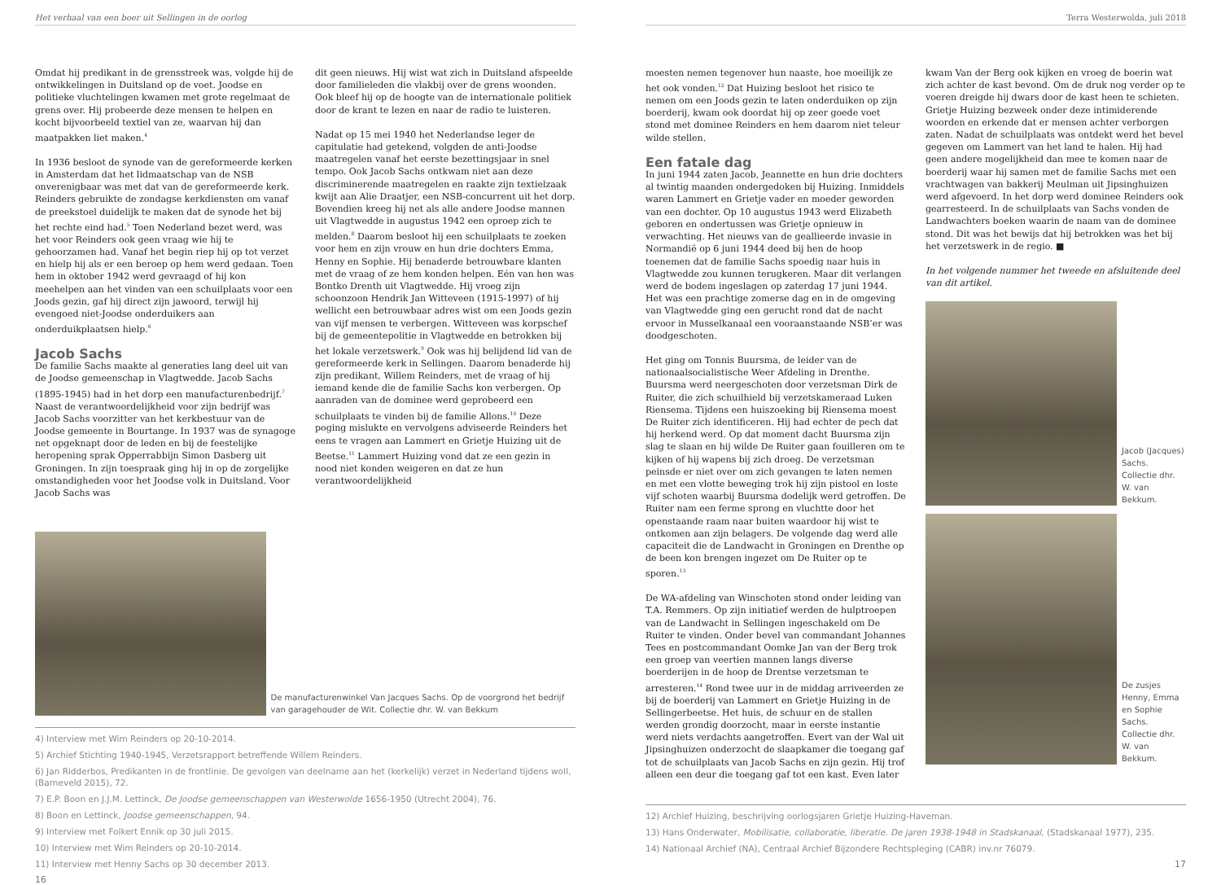Het verhaal van een boer uit Sellingen in de oorlog
Omdat hij predikant in de grensstreek was, volgde hij de ontwikkelingen in Duitsland op de voet. Joodse en politieke vluchtelingen kwamen met grote regelmaat de grens over. Hij probeerde deze mensen te helpen en kocht bijvoorbeeld textiel van ze, waarvan hij dan maatpakken liet maken.<sup>4</sup>
In 1936 besloot de synode van de gereformeerde kerken in Amsterdam dat het lidmaatschap van de NSB onverenigbaar was met dat van de gereformeerde kerk. Reinders gebruikte de zondagse kerkdiensten om vanaf de preekstoel duidelijk te maken dat de synode het bij het rechte eind had.<sup>5</sup> Toen Nederland bezet werd, was het voor Reinders ook geen vraag wie hij te gehoorzamen had. Vanaf het begin riep hij op tot verzet en hielp hij als er een beroep op hem werd gedaan. Toen hem in oktober 1942 werd gevraagd of hij kon meehelpen aan het vinden van een schuilplaats voor een Joods gezin, gaf hij direct zijn jawoord, terwijl hij evengoed niet-Joodse onderduikers aan onderduikplaatsen hielp.<sup>6</sup>
Jacob Sachs
De familie Sachs maakte al generaties lang deel uit van de Joodse gemeenschap in Vlagtwedde. Jacob Sachs (1895-1945) had in het dorp een manufacturenbedrijf.<sup>7</sup> Naast de verantwoordelijkheid voor zijn bedrijf was Jacob Sachs voorzitter van het kerkbestuur van de Joodse gemeente in Bourtange. In 1937 was de synagoge net opgeknapt door de leden en bij de feestelijke heropening sprak Opperrabbijn Simon Dasberg uit Groningen. In zijn toespraak ging hij in op de zorgelijke omstandigheden voor het Joodse volk in Duitsland. Voor Jacob Sachs was
dit geen nieuws. Hij wist wat zich in Duitsland afspeelde door familieleden die vlakbij over de grens woonden. Ook bleef hij op de hoogte van de internationale politiek door de krant te lezen en naar de radio te luisteren.
Nadat op 15 mei 1940 het Nederlandse leger de capitulatie had getekend, volgden de anti-Joodse maatregelen vanaf het eerste bezettingsjaar in snel tempo. Ook Jacob Sachs ontkwam niet aan deze discriminerende maatregelen en raakte zijn textielzaak kwijt aan Alie Draatjer, een NSB-concurrent uit het dorp. Bovendien kreeg hij net als alle andere Joodse mannen uit Vlagtwedde in augustus 1942 een oproep zich te melden.<sup>8</sup> Daarom besloot hij een schuilplaats te zoeken voor hem en zijn vrouw en hun drie dochters Emma, Henny en Sophie. Hij benaderde betrouwbare klanten met de vraag of ze hem konden helpen. Eén van hen was Bontko Drenth uit Vlagtwedde. Hij vroeg zijn schoonzoon Hendrik Jan Witteveen (1915-1997) of hij wellicht een betrouwbaar adres wist om een Joods gezin van vijf mensen te verbergen. Witteveen was korpschef bij de gemeentepolitie in Vlagtwedde en betrokken bij het lokale verzetswerk.<sup>9</sup> Ook was hij belijdend lid van de gereformeerde kerk in Sellingen. Daarom benaderde hij zijn predikant, Willem Reinders, met de vraag of hij iemand kende die de familie Sachs kon verbergen. Op aanraden van de dominee werd geprobeerd een schuilplaats te vinden bij de familie Allons.<sup>10</sup> Deze poging mislukte en vervolgens adviseerde Reinders het eens te vragen aan Lammert en Grietje Huizing uit de Beetse.<sup>11</sup> Lammert Huizing vond dat ze een gezin in nood niet konden weigeren en dat ze hun verantwoordelijkheid
De manufacturenwinkel Van Jacques Sachs. Op de voorgrond het bedrijf van garagehouder de Wit. Collectie dhr. W. van Bekkum
4) Interview met Wim Reinders op 20-10-2014.
5) Archief Stichting 1940-1945, Verzetsrapport betreffende Willem Reinders.
6) Jan Ridderbos, Predikanten in de frontlinie. De gevolgen van deelname aan het (kerkelijk) verzet in Nederland tijdens woII, (Barneveld 2015), 72.
7) E.P. Boon en J.J.M. Lettinck, De Joodse gemeenschappen van Westerwolde 1656-1950 (Utrecht 2004), 76.
8) Boon en Lettinck, Joodse gemeenschappen, 94.
9) Interview met Folkert Ennik op 30 juli 2015.
10) Interview met Wim Reinders op 20-10-2014.
11) Interview met Henny Sachs op 30 december 2013.
16
Terra Westerwolda, juli 2018
moesten nemen tegenover hun naaste, hoe moeilijk ze het ook vonden.<sup>12</sup> Dat Huizing besloot het risico te nemen om een Joods gezin te laten onderduiken op zijn boerderij, kwam ook doordat hij op zeer goede voet stond met dominee Reinders en hem daarom niet teleur wilde stellen.
Een fatale dag
In juni 1944 zaten Jacob, Jeannette en hun drie dochters al twintig maanden ondergedoken bij Huizing. Inmiddels waren Lammert en Grietje vader en moeder geworden van een dochter. Op 10 augustus 1943 werd Elizabeth geboren en ondertussen was Grietje opnieuw in verwachting. Het nieuws van de geallieerde invasie in Normandië op 6 juni 1944 deed bij hen de hoop toenemen dat de familie Sachs spoedig naar huis in Vlagtwedde zou kunnen terugkeren. Maar dit verlangen werd de bodem ingeslagen op zaterdag 17 juni 1944. Het was een prachtige zomerse dag en in de omgeving van Vlagtwedde ging een gerucht rond dat de nacht ervoor in Musselkanaal een vooraanstaande NSB’er was doodgeschoten.
Het ging om Tonnis Buursma, de leider van de nationaalsocialistische Weer Afdeling in Drenthe. Buursma werd neergeschoten door verzetsman Dirk de Ruiter, die zich schuilhield bij verzetskameraad Luken Riensema. Tijdens een huiszoeking bij Riensema moest De Ruiter zich identificeren. Hij had echter de pech dat hij herkend werd. Op dat moment dacht Buursma zijn slag te slaan en hij wilde De Ruiter gaan fouilleren om te kijken of hij wapens bij zich droeg. De verzetsman peinsde er niet over om zich gevangen te laten nemen en met een vlotte beweging trok hij zijn pistool en loste vijf schoten waarbij Buursma dodelijk werd getroffen. De Ruiter nam een ferme sprong en vluchtte door het openstaande raam naar buiten waardoor hij wist te ontkomen aan zijn belagers. De volgende dag werd alle capaciteit die de Landwacht in Groningen en Drenthe op de been kon brengen ingezet om De Ruiter op te sporen.<sup>13</sup>
De WA-afdeling van Winschoten stond onder leiding van T.A. Remmers. Op zijn initiatief werden de hulptroepen van de Landwacht in Sellingen ingeschakeld om De Ruiter te vinden. Onder bevel van commandant Johannes Tees en postcommandant Oomke Jan van der Berg trok een groep van veertien mannen langs diverse boerderijen in de hoop de Drentse verzetsman te arresteren.<sup>14</sup> Rond twee uur in de middag arriveerden ze bij de boerderij van Lammert en Grietje Huizing in de Sellingerbeetse. Het huis, de schuur en de stallen werden grondig doorzocht, maar in eerste instantie werd niets verdachts aangetroffen. Evert van der Wal uit Jipsinghuizen onderzocht de slaapkamer die toegang gaf tot de schuilplaats van Jacob Sachs en zijn gezin. Hij trof alleen een deur die toegang gaf tot een kast. Even later
kwam Van der Berg ook kijken en vroeg de boerin wat zich achter de kast bevond. Om de druk nog verder op te voeren dreigde hij dwars door de kast heen te schieten. Grietje Huizing bezweek onder deze intimiderende woorden en erkende dat er mensen achter verborgen zaten. Nadat de schuilplaats was ontdekt werd het bevel gegeven om Lammert van het land te halen. Hij had geen andere mogelijkheid dan mee te komen naar de boerderij waar hij samen met de familie Sachs met een vrachtwagen van bakkerij Meulman uit Jipsinghuizen werd afgevoerd. In het dorp werd dominee Reinders ook gearresteerd. In de schuilplaats van Sachs vonden de Landwachters boeken waarin de naam van de dominee stond. Dit was het bewijs dat hij betrokken was het bij het verzetswerk in de regio. ■
In het volgende nummer het tweede en afsluitende deel van dit artikel.
Jacob (Jacques) Sachs. Collectie dhr. W. van Bekkum.
De zusjes Henny, Emma en Sophie Sachs. Collectie dhr. W. van Bekkum.
12) Archief Huizing, beschrijving oorlogsjaren Grietje Huizing-Haveman.
13) Hans Onderwater, Mobilisatie, collaboratie, liberatie. De jaren 1938-1948 in Stadskanaal, (Stadskanaal 1977), 235.
14) Nationaal Archief (NA), Centraal Archief Bijzondere Rechtspleging (CABR) inv.nr 76079.
17